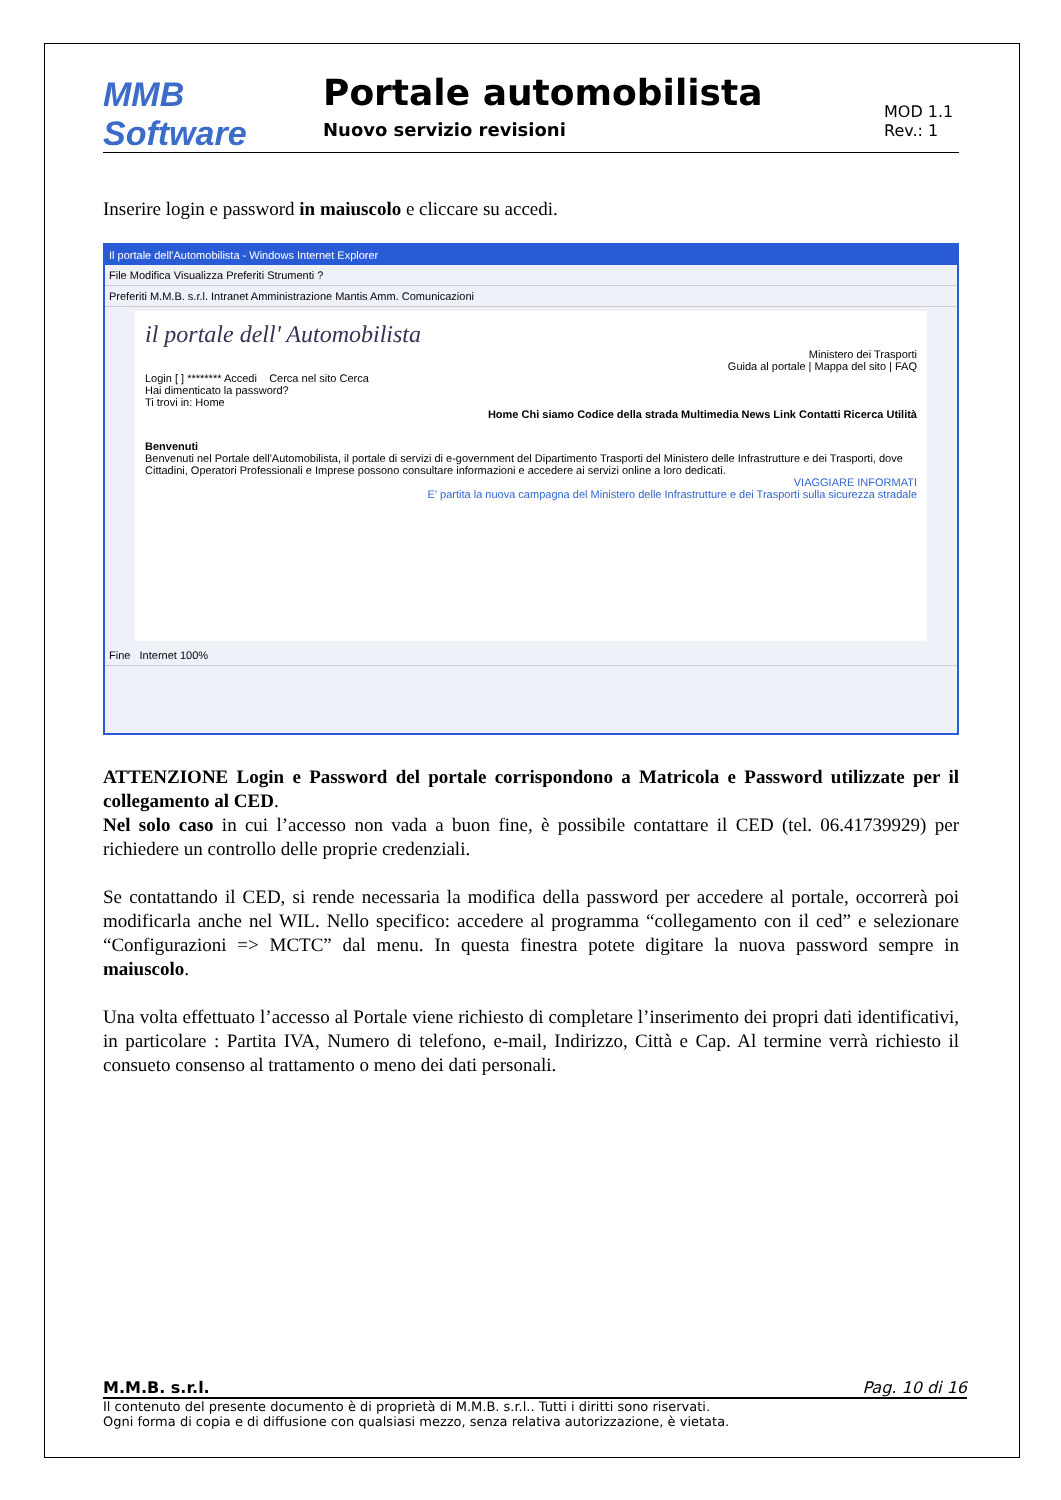MMB Software
Portale automobilista
Nuovo servizio revisioni
MOD 1.1
Rev.: 1
Inserire login e password in maiuscolo e cliccare su accedi.
Il portale dell'Automobilista - Windows Internet Explorer
File Modifica Visualizza Preferiti Strumenti ?
Preferiti M.M.B. s.r.l. Intranet Amministrazione Mantis Amm. Comunicazioni
il portale dell' Automobilista
Ministero dei Trasporti
Guida al portale | Mappa del sito | FAQ
Login [ ] ******** Accedi Cerca nel sito Cerca
Hai dimenticato la password?
Ti trovi in: Home
Home Chi siamo Codice della strada Multimedia News Link Contatti Ricerca Utilità
Benvenuti
Benvenuti nel Portale dell'Automobilista, il portale di servizi di e-government del Dipartimento Trasporti del Ministero delle Infrastrutture e dei Trasporti, dove Cittadini, Operatori Professionali e Imprese possono consultare informazioni e accedere ai servizi online a loro dedicati.
VIAGGIARE INFORMATI
E' partita la nuova campagna del Ministero delle Infrastrutture e dei Trasporti sulla sicurezza stradale
Fine Internet 100%
ATTENZIONE Login e Password del portale corrispondono a Matricola e Password utilizzate per il collegamento al CED.
Nel solo caso in cui l’accesso non vada a buon fine, è possibile contattare il CED (tel. 06.41739929) per richiedere un controllo delle proprie credenziali.
Se contattando il CED, si rende necessaria la modifica della password per accedere al portale, occorrerà poi modificarla anche nel WIL. Nello specifico: accedere al programma “collegamento con il ced” e selezionare “Configurazioni => MCTC” dal menu. In questa finestra potete digitare la nuova password sempre in maiuscolo.
Una volta effettuato l’accesso al Portale viene richiesto di completare l’inserimento dei propri dati identificativi, in particolare : Partita IVA, Numero di telefono, e-mail, Indirizzo, Città e Cap. Al termine verrà richiesto il consueto consenso al trattamento o meno dei dati personali.
M.M.B. s.r.l. Pag. 10 di 16
Il contenuto del presente documento è di proprietà di M.M.B. s.r.l.. Tutti i diritti sono riservati.
Ogni forma di copia e di diffusione con qualsiasi mezzo, senza relativa autorizzazione, è vietata.